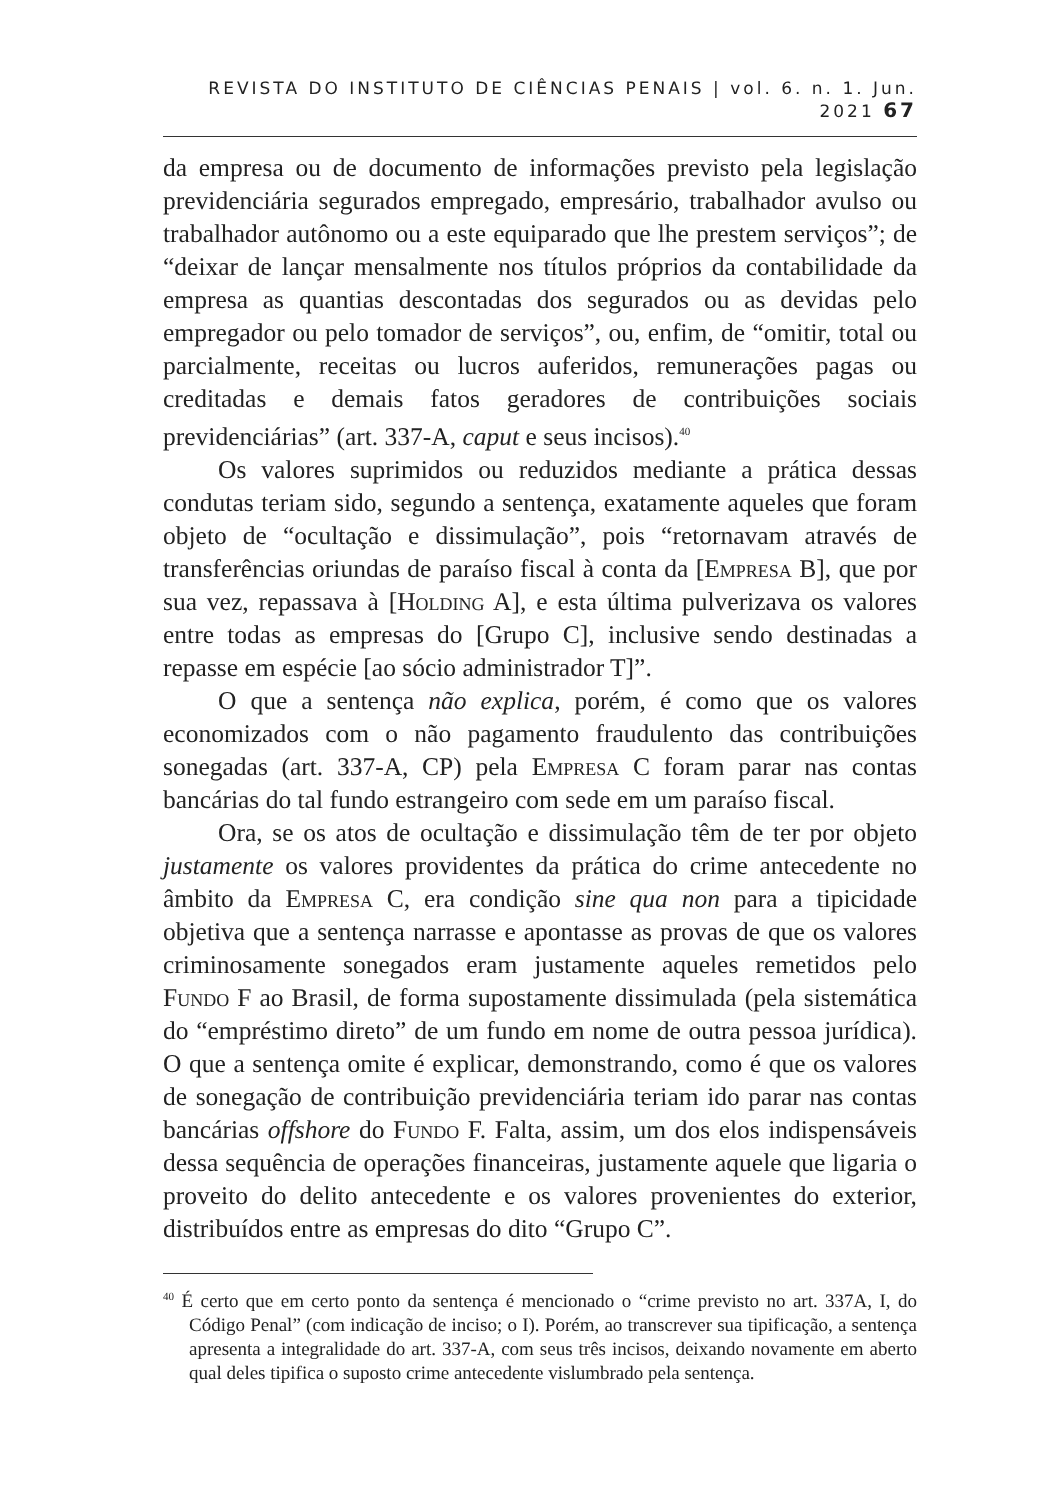REVISTA DO INSTITUTO DE CIÊNCIAS PENAIS | vol. 6. n. 1. Jun. 2021 67
da empresa ou de documento de informações previsto pela legislação previdenciária segurados empregado, empresário, trabalhador avulso ou trabalhador autônomo ou a este equiparado que lhe prestem serviços”; de “deixar de lançar mensalmente nos títulos próprios da contabilidade da empresa as quantias descontadas dos segurados ou as devidas pelo empregador ou pelo tomador de serviços”, ou, enfim, de “omitir, total ou parcialmente, receitas ou lucros auferidos, remunerações pagas ou creditadas e demais fatos geradores de contribuições sociais previdenciárias” (art. 337-A, caput e seus incisos).<sup>40</sup>
Os valores suprimidos ou reduzidos mediante a prática dessas condutas teriam sido, segundo a sentença, exatamente aqueles que foram objeto de “ocultação e dissimulação”, pois “retornavam através de transferências oriundas de paraíso fiscal à conta da [Empresa B], que por sua vez, repassava à [Holding A], e esta última pulverizava os valores entre todas as empresas do [Grupo C], inclusive sendo destinadas a repasse em espécie [ao sócio administrador T]”.
O que a sentença não explica, porém, é como que os valores economizados com o não pagamento fraudulento das contribuições sonegadas (art. 337-A, CP) pela Empresa C foram parar nas contas bancárias do tal fundo estrangeiro com sede em um paraíso fiscal.
Ora, se os atos de ocultação e dissimulação têm de ter por objeto justamente os valores providentes da prática do crime antecedente no âmbito da Empresa C, era condição sine qua non para a tipicidade objetiva que a sentença narrasse e apontasse as provas de que os valores criminosamente sonegados eram justamente aqueles remetidos pelo Fundo F ao Brasil, de forma supostamente dissimulada (pela sistemática do “empréstimo direto” de um fundo em nome de outra pessoa jurídica). O que a sentença omite é explicar, demonstrando, como é que os valores de sonegação de contribuição previdenciária teriam ido parar nas contas bancárias offshore do Fundo F. Falta, assim, um dos elos indispensáveis dessa sequência de operações financeiras, justamente aquele que ligaria o proveito do delito antecedente e os valores provenientes do exterior, distribuídos entre as empresas do dito “Grupo C”.
<sup>40</sup> É certo que em certo ponto da sentença é mencionado o “crime previsto no art. 337A, I, do Código Penal” (com indicação de inciso; o I). Porém, ao transcrever sua tipificação, a sentença apresenta a integralidade do art. 337-A, com seus três incisos, deixando novamente em aberto qual deles tipifica o suposto crime antecedente vislumbrado pela sentença.